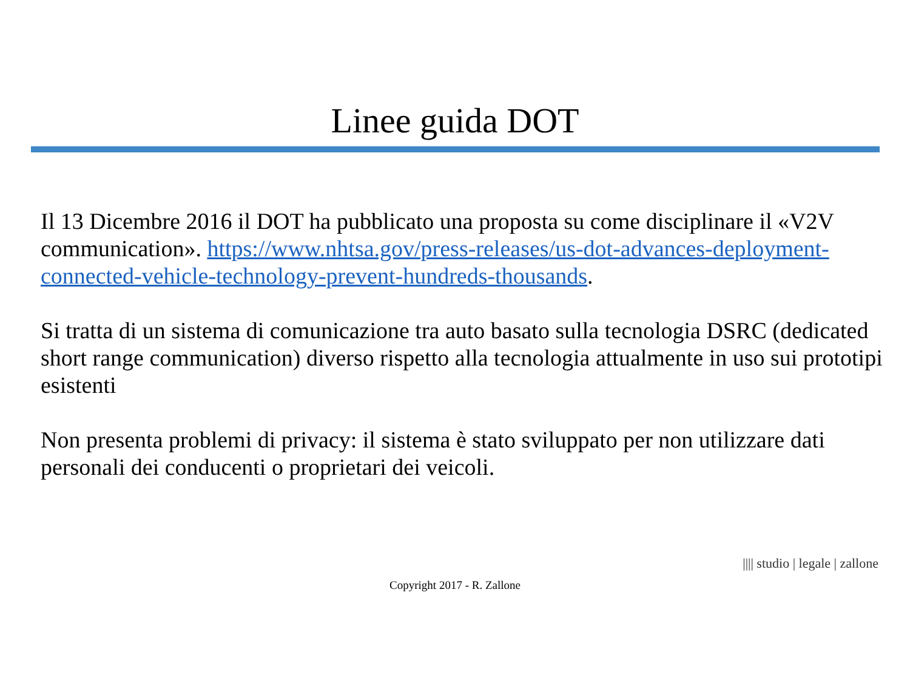Linee guida DOT
Il 13 Dicembre 2016 il DOT ha pubblicato una proposta su come disciplinare il «V2V communication». https://www.nhtsa.gov/press-releases/us-dot-advances-deployment-connected-vehicle-technology-prevent-hundreds-thousands.
Si tratta di un sistema di comunicazione tra auto basato sulla tecnologia DSRC (dedicated short range communication) diverso rispetto alla tecnologia attualmente in uso sui prototipi esistenti
Non presenta problemi di privacy: il sistema è stato sviluppato per non utilizzare dati personali dei conducenti o proprietari dei veicoli.
|||| studio | legale | zallone
Copyright 2017 - R. Zallone